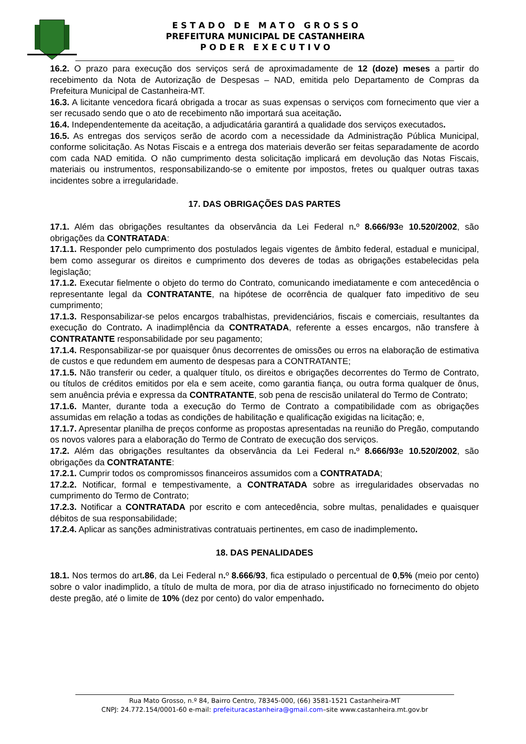E S T A D O D E M A T O G R O S S O
PREFEITURA MUNICIPAL DE CASTANHEIRA
P O D E R E X E C U T I V O
16.2. O prazo para execução dos serviços será de aproximadamente de 12 (doze) meses a partir do recebimento da Nota de Autorização de Despesas – NAD, emitida pelo Departamento de Compras da Prefeitura Municipal de Castanheira-MT.
16.3. A licitante vencedora ficará obrigada a trocar as suas expensas o serviços com fornecimento que vier a ser recusado sendo que o ato de recebimento não importará sua aceitação.
16.4. Independentemente da aceitação, a adjudicatária garantirá a qualidade dos serviços executados.
16.5. As entregas dos serviços serão de acordo com a necessidade da Administração Pública Municipal, conforme solicitação. As Notas Fiscais e a entrega dos materiais deverão ser feitas separadamente de acordo com cada NAD emitida. O não cumprimento desta solicitação implicará em devolução das Notas Fiscais, materiais ou instrumentos, responsabilizando-se o emitente por impostos, fretes ou qualquer outras taxas incidentes sobre a irregularidade.
17. DAS OBRIGAÇÕES DAS PARTES
17.1. Além das obrigações resultantes da observância da Lei Federal n. º 8.666/93e 10.520/2002, são obrigações da CONTRATADA:
17.1.1. Responder pelo cumprimento dos postulados legais vigentes de âmbito federal, estadual e municipal, bem como assegurar os direitos e cumprimento dos deveres de todas as obrigações estabelecidas pela legislação;
17.1.2. Executar fielmente o objeto do termo do Contrato, comunicando imediatamente e com antecedência o representante legal da CONTRATANTE, na hipótese de ocorrência de qualquer fato impeditivo de seu cumprimento;
17.1.3. Responsabilizar-se pelos encargos trabalhistas, previdenciários, fiscais e comerciais, resultantes da execução do Contrato. A inadimplência da CONTRATADA, referente a esses encargos, não transfere à CONTRATANTE responsabilidade por seu pagamento;
17.1.4. Responsabilizar-se por quaisquer ônus decorrentes de omissões ou erros na elaboração de estimativa de custos e que redundem em aumento de despesas para a CONTRATANTE;
17.1.5. Não transferir ou ceder, a qualquer título, os direitos e obrigações decorrentes do Termo de Contrato, ou títulos de créditos emitidos por ela e sem aceite, como garantia fiança, ou outra forma qualquer de ônus, sem anuência prévia e expressa da CONTRATANTE, sob pena de rescisão unilateral do Termo de Contrato;
17.1.6. Manter, durante toda a execução do Termo de Contrato a compatibilidade com as obrigações assumidas em relação a todas as condições de habilitação e qualificação exigidas na licitação; e,
17.1.7. Apresentar planilha de preços conforme as propostas apresentadas na reunião do Pregão, computando os novos valores para a elaboração do Termo de Contrato de execução dos serviços.
17.2. Além das obrigações resultantes da observância da Lei Federal n. º 8.666/93e 10.520/2002, são obrigações da CONTRATANTE:
17.2.1. Cumprir todos os compromissos financeiros assumidos com a CONTRATADA;
17.2.2. Notificar, formal e tempestivamente, a CONTRATADA sobre as irregularidades observadas no cumprimento do Termo de Contrato;
17.2.3. Notificar a CONTRATADA por escrito e com antecedência, sobre multas, penalidades e quaisquer débitos de sua responsabilidade;
17.2.4. Aplicar as sanções administrativas contratuais pertinentes, em caso de inadimplemento.
18. DAS PENALIDADES
18.1. Nos termos do art.86, da Lei Federal n. º 8.666/93, fica estipulado o percentual de 0,5% (meio por cento) sobre o valor inadimplido, a título de multa de mora, por dia de atraso injustificado no fornecimento do objeto deste pregão, até o limite de 10% (dez por cento) do valor empenhado.
Rua Mato Grosso, n.º 84, Bairro Centro, 78345-000, (66) 3581-1521 Castanheira-MT
CNPJ: 24.772.154/0001-60 e-mail: prefeituracastanheira@gmail.com–site www.castanheira.mt.gov.br